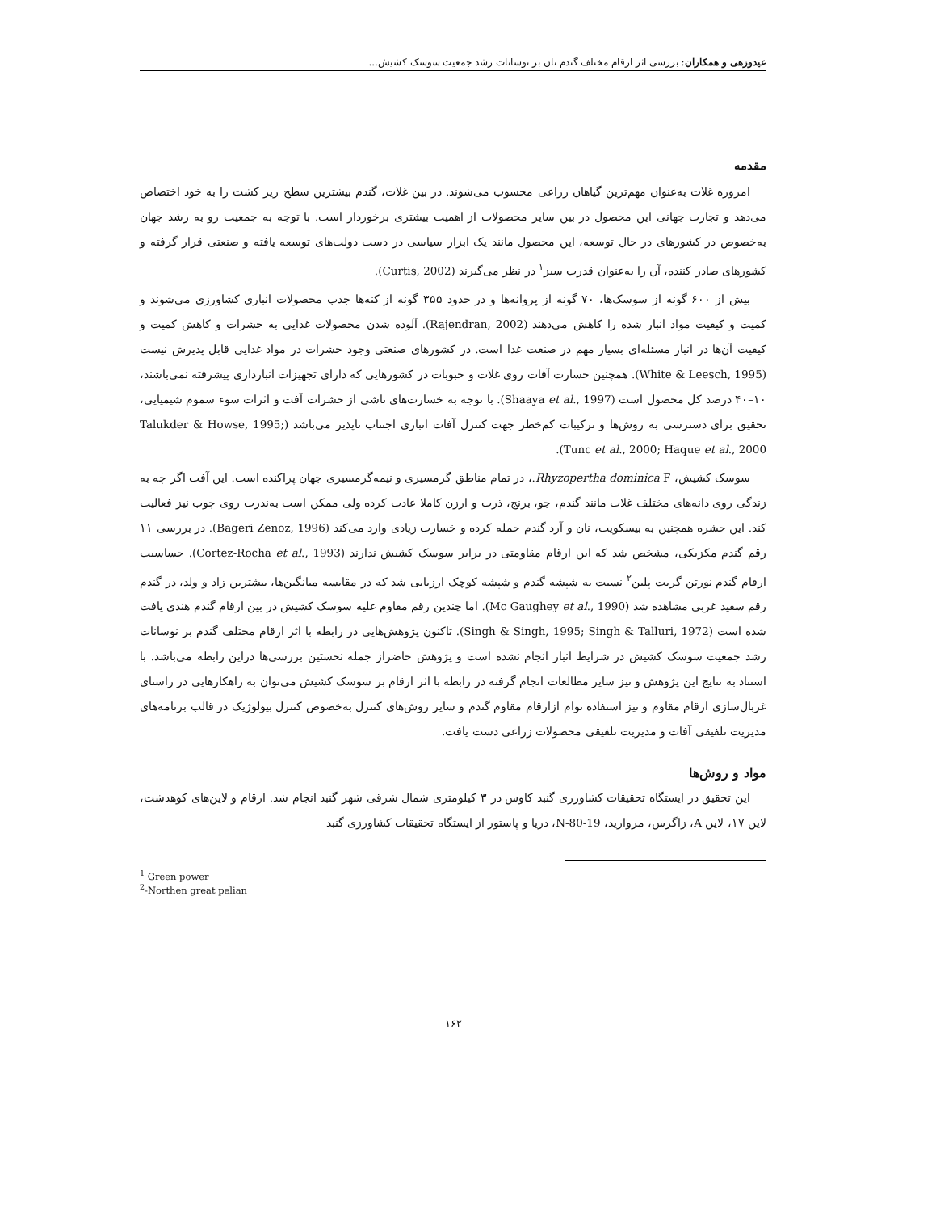عیدوزهی و همکاران: بررسی اثر ارقام مختلف گندم نان بر نوسانات رشد جمعیت سوسک کشیش...
مقدمه
امروزه غلات به‌عنوان مهم‌ترین گیاهان زراعی محسوب می‌شوند. در بین غلات، گندم بیشترین سطح زیر کشت را به خود اختصاص می‌دهد و تجارت جهانی این محصول در بین سایر محصولات از اهمیت بیشتری برخوردار است. با توجه به جمعیت رو به رشد جهان به‌خصوص در کشورهای در حال توسعه، این محصول مانند یک ابزار سیاسی در دست دولت‌های توسعه یافته و صنعتی قرار گرفته و کشورهای صادر کننده، آن را به‌عنوان قدرت سبز<sup>۱</sup> در نظر می‌گیرند (Curtis, 2002).
بیش از ۶۰۰ گونه از سوسک‌ها، ۷۰ گونه از پروانه‌ها و در حدود ۳۵۵ گونه از کنه‌ها جذب محصولات انباری کشاورزی می‌شوند و کمیت و کیفیت مواد انبار شده را کاهش می‌دهند (Rajendran, 2002). آلوده شدن محصولات غذایی به حشرات و کاهش کمیت و کیفیت آن‌ها در انبار مسئله‌ای بسیار مهم در صنعت غذا است. در کشورهای صنعتی وجود حشرات در مواد غذایی قابل پذیرش نیست (White & Leesch, 1995). همچنین خسارت آفات روی غلات و حبوبات در کشورهایی که دارای تجهیزات انبارداری پیشرفته نمی‌باشند، ۱۰–۴۰ درصد کل محصول است (Shaaya et al., 1997). با توجه به خسارت‌های ناشی از حشرات آفت و اثرات سوء سموم شیمیایی، تحقیق برای دسترسی به روش‌ها و ترکیبات کم‌خطر جهت کنترل آفات انباری اجتناب ناپذیر می‌باشد (Talukder & Howse, 1995; Tunc et al., 2000; Haque et al., 2000).
سوسک کشیش، Rhyzopertha dominica F.، در تمام مناطق گرمسیری و نیمه‌گرمسیری جهان پراکنده است. این آفت اگر چه به زندگی روی دانه‌های مختلف غلات مانند گندم، جو، برنج، ذرت و ارزن کاملا عادت کرده ولی ممکن است به‌ندرت روی چوب نیز فعالیت کند. این حشره همچنین به بیسکویت، نان و آرد گندم حمله کرده و خسارت زیادی وارد می‌کند (Bageri Zenoz, 1996). در بررسی ۱۱ رقم گندم مکزیکی، مشخص شد که این ارقام مقاومتی در برابر سوسک کشیش ندارند (Cortez-Rocha et al., 1993). حساسیت ارقام گندم نورتن گریت پلین<sup>۲</sup> نسبت به شپشه گندم و شپشه کوچک ارزیابی شد که در مقایسه میانگین‌ها، بیشترین زاد و ولد، در گندم رقم سفید غربی مشاهده شد (Mc Gaughey et al., 1990). اما چندین رقم مقاوم علیه سوسک کشیش در بین ارقام گندم هندی یافت شده است (Singh & Singh, 1995; Singh & Talluri, 1972). تاکنون پژوهش‌هایی در رابطه با اثر ارقام مختلف گندم بر نوسانات رشد جمعیت سوسک کشیش در شرایط انبار انجام نشده است و پژوهش حاضراز جمله نخستین بررسی‌ها دراین رابطه می‌باشد. با استناد به نتایج این پژوهش و نیز سایر مطالعات انجام گرفته در رابطه با اثر ارقام بر سوسک کشیش می‌توان به راهکارهایی در راستای غربال‌سازی ارقام مقاوم و نیز استفاده توام ازارقام مقاوم گندم و سایر روش‌های کنترل به‌خصوص کنترل بیولوژیک در قالب برنامه‌های مدیریت تلفیقی آفات و مدیریت تلفیقی محصولات زراعی دست یافت.
مواد و روش‌ها
این تحقیق در ایستگاه تحقیقات کشاورزی گنبد کاوس در ۳ کیلومتری شمال شرقی شهر گنبد انجام شد. ارقام و لاین‌های کوهدشت، لاین ۱۷، لاین A، زاگرس، مروارید، N-80-19، دریا و پاستور از ایستگاه تحقیقات کشاورزی گنبد
<sup>1</sup> Green power
<sup>2</sup>-Northen great pelian
۱۶۲